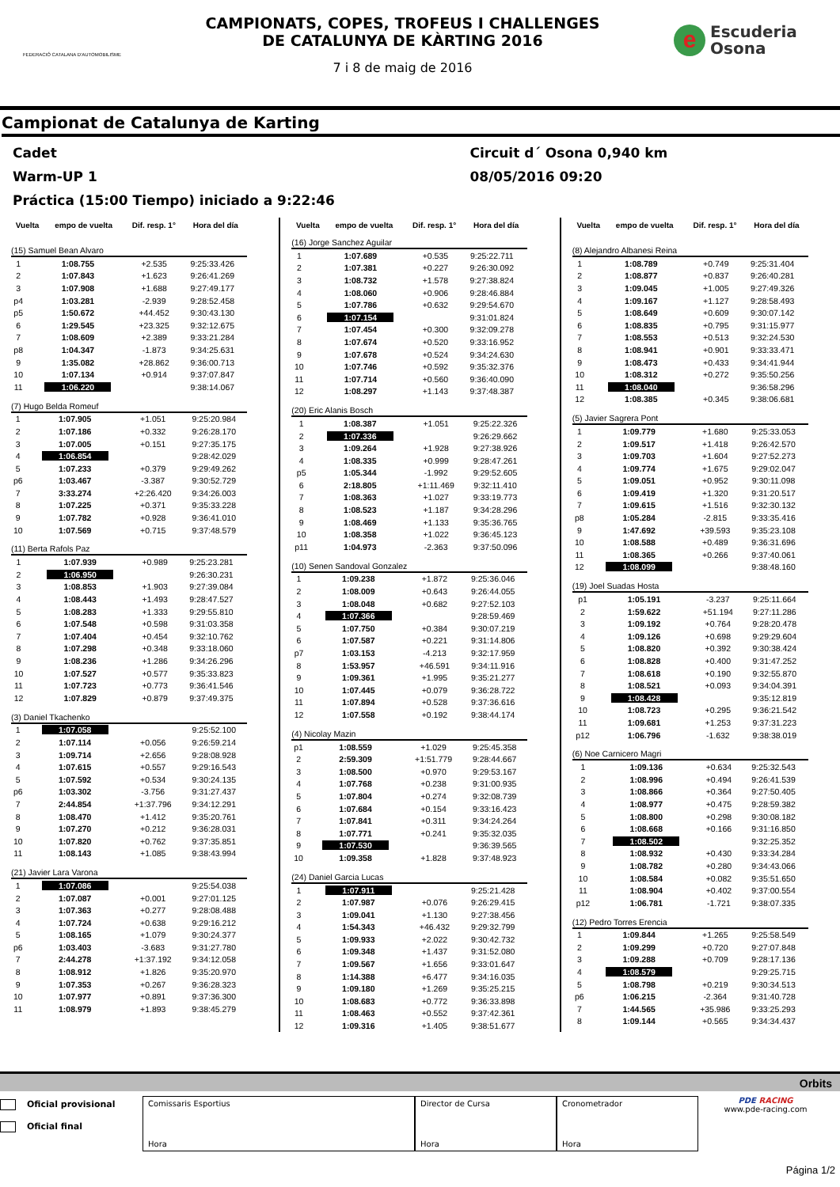FEDERACIÓ CATALANA D'AUTOMOBILISME
CAMPIONATS, COPES, TROFEUS I CHALLENGES
DE CATALUNYA DE KÀRTING 2016
7 i 8 de maig de 2016
e
Escuderia
Osona
Campionat de Catalunya de Karting
Cadet Circuit d´ Osona 0,940 km
Warm-UP 1 08/05/2016 09:20
Práctica (15:00 Tiempo) iniciado a 9:22:46
| Vuelta | empo de vuelta | Dif. resp. 1° | Hora del día |
| --- | --- | --- | --- |
(15) Samuel Bean Alvaro
| 1 | 1:08.755 | +2.535 | 9:25:33.426 |
| 2 | 1:07.843 | +1.623 | 9:26:41.269 |
| 3 | 1:07.908 | +1.688 | 9:27:49.177 |
| p4 | 1:03.281 | -2.939 | 9:28:52.458 |
| p5 | 1:50.672 | +44.452 | 9:30:43.130 |
| 6 | 1:29.545 | +23.325 | 9:32:12.675 |
| 7 | 1:08.609 | +2.389 | 9:33:21.284 |
| p8 | 1:04.347 | -1.873 | 9:34:25.631 |
| 9 | 1:35.082 | +28.862 | 9:36:00.713 |
| 10 | 1:07.134 | +0.914 | 9:37:07.847 |
| 11 | 1:06.220 | | 9:38:14.067 |
(7) Hugo Belda Romeuf
| 1 | 1:07.905 | +1.051 | 9:25:20.984 |
| 2 | 1:07.186 | +0.332 | 9:26:28.170 |
| 3 | 1:07.005 | +0.151 | 9:27:35.175 |
| 4 | 1:06.854 | | 9:28:42.029 |
| 5 | 1:07.233 | +0.379 | 9:29:49.262 |
| p6 | 1:03.467 | -3.387 | 9:30:52.729 |
| 7 | 3:33.274 | +2:26.420 | 9:34:26.003 |
| 8 | 1:07.225 | +0.371 | 9:35:33.228 |
| 9 | 1:07.782 | +0.928 | 9:36:41.010 |
| 10 | 1:07.569 | +0.715 | 9:37:48.579 |
(11) Berta Rafols Paz
| 1 | 1:07.939 | +0.989 | 9:25:23.281 |
| 2 | 1:06.950 | | 9:26:30.231 |
| 3 | 1:08.853 | +1.903 | 9:27:39.084 |
| 4 | 1:08.443 | +1.493 | 9:28:47.527 |
| 5 | 1:08.283 | +1.333 | 9:29:55.810 |
| 6 | 1:07.548 | +0.598 | 9:31:03.358 |
| 7 | 1:07.404 | +0.454 | 9:32:10.762 |
| 8 | 1:07.298 | +0.348 | 9:33:18.060 |
| 9 | 1:08.236 | +1.286 | 9:34:26.296 |
| 10 | 1:07.527 | +0.577 | 9:35:33.823 |
| 11 | 1:07.723 | +0.773 | 9:36:41.546 |
| 12 | 1:07.829 | +0.879 | 9:37:49.375 |
(3) Daniel Tkachenko
| 1 | 1:07.058 | | 9:25:52.100 |
| 2 | 1:07.114 | +0.056 | 9:26:59.214 |
| 3 | 1:09.714 | +2.656 | 9:28:08.928 |
| 4 | 1:07.615 | +0.557 | 9:29:16.543 |
| 5 | 1:07.592 | +0.534 | 9:30:24.135 |
| p6 | 1:03.302 | -3.756 | 9:31:27.437 |
| 7 | 2:44.854 | +1:37.796 | 9:34:12.291 |
| 8 | 1:08.470 | +1.412 | 9:35:20.761 |
| 9 | 1:07.270 | +0.212 | 9:36:28.031 |
| 10 | 1:07.820 | +0.762 | 9:37:35.851 |
| 11 | 1:08.143 | +1.085 | 9:38:43.994 |
(21) Javier Lara Varona
| 1 | 1:07.086 | | 9:25:54.038 |
| 2 | 1:07.087 | +0.001 | 9:27:01.125 |
| 3 | 1:07.363 | +0.277 | 9:28:08.488 |
| 4 | 1:07.724 | +0.638 | 9:29:16.212 |
| 5 | 1:08.165 | +1.079 | 9:30:24.377 |
| p6 | 1:03.403 | -3.683 | 9:31:27.780 |
| 7 | 2:44.278 | +1:37.192 | 9:34:12.058 |
| 8 | 1:08.912 | +1.826 | 9:35:20.970 |
| 9 | 1:07.353 | +0.267 | 9:36:28.323 |
| 10 | 1:07.977 | +0.891 | 9:37:36.300 |
| 11 | 1:08.979 | +1.893 | 9:38:45.279 |
| Vuelta | empo de vuelta | Dif. resp. 1° | Hora del día |
| --- | --- | --- | --- |
(16) Jorge Sanchez Aguilar
| 1 | 1:07.689 | +0.535 | 9:25:22.711 |
| 2 | 1:07.381 | +0.227 | 9:26:30.092 |
| 3 | 1:08.732 | +1.578 | 9:27:38.824 |
| 4 | 1:08.060 | +0.906 | 9:28:46.884 |
| 5 | 1:07.786 | +0.632 | 9:29:54.670 |
| 6 | 1:07.154 | | 9:31:01.824 |
| 7 | 1:07.454 | +0.300 | 9:32:09.278 |
| 8 | 1:07.674 | +0.520 | 9:33:16.952 |
| 9 | 1:07.678 | +0.524 | 9:34:24.630 |
| 10 | 1:07.746 | +0.592 | 9:35:32.376 |
| 11 | 1:07.714 | +0.560 | 9:36:40.090 |
| 12 | 1:08.297 | +1.143 | 9:37:48.387 |
(20) Eric Alanis Bosch
| 1 | 1:08.387 | +1.051 | 9:25:22.326 |
| 2 | 1:07.336 | | 9:26:29.662 |
| 3 | 1:09.264 | +1.928 | 9:27:38.926 |
| 4 | 1:08.335 | +0.999 | 9:28:47.261 |
| p5 | 1:05.344 | -1.992 | 9:29:52.605 |
| 6 | 2:18.805 | +1:11.469 | 9:32:11.410 |
| 7 | 1:08.363 | +1.027 | 9:33:19.773 |
| 8 | 1:08.523 | +1.187 | 9:34:28.296 |
| 9 | 1:08.469 | +1.133 | 9:35:36.765 |
| 10 | 1:08.358 | +1.022 | 9:36:45.123 |
| p11 | 1:04.973 | -2.363 | 9:37:50.096 |
(10) Senen Sandoval Gonzalez
| 1 | 1:09.238 | +1.872 | 9:25:36.046 |
| 2 | 1:08.009 | +0.643 | 9:26:44.055 |
| 3 | 1:08.048 | +0.682 | 9:27:52.103 |
| 4 | 1:07.366 | | 9:28:59.469 |
| 5 | 1:07.750 | +0.384 | 9:30:07.219 |
| 6 | 1:07.587 | +0.221 | 9:31:14.806 |
| p7 | 1:03.153 | -4.213 | 9:32:17.959 |
| 8 | 1:53.957 | +46.591 | 9:34:11.916 |
| 9 | 1:09.361 | +1.995 | 9:35:21.277 |
| 10 | 1:07.445 | +0.079 | 9:36:28.722 |
| 11 | 1:07.894 | +0.528 | 9:37:36.616 |
| 12 | 1:07.558 | +0.192 | 9:38:44.174 |
(4) Nicolay Mazin
| p1 | 1:08.559 | +1.029 | 9:25:45.358 |
| 2 | 2:59.309 | +1:51.779 | 9:28:44.667 |
| 3 | 1:08.500 | +0.970 | 9:29:53.167 |
| 4 | 1:07.768 | +0.238 | 9:31:00.935 |
| 5 | 1:07.804 | +0.274 | 9:32:08.739 |
| 6 | 1:07.684 | +0.154 | 9:33:16.423 |
| 7 | 1:07.841 | +0.311 | 9:34:24.264 |
| 8 | 1:07.771 | +0.241 | 9:35:32.035 |
| 9 | 1:07.530 | | 9:36:39.565 |
| 10 | 1:09.358 | +1.828 | 9:37:48.923 |
(24) Daniel Garcia Lucas
| 1 | 1:07.911 | | 9:25:21.428 |
| 2 | 1:07.987 | +0.076 | 9:26:29.415 |
| 3 | 1:09.041 | +1.130 | 9:27:38.456 |
| 4 | 1:54.343 | +46.432 | 9:29:32.799 |
| 5 | 1:09.933 | +2.022 | 9:30:42.732 |
| 6 | 1:09.348 | +1.437 | 9:31:52.080 |
| 7 | 1:09.567 | +1.656 | 9:33:01.647 |
| 8 | 1:14.388 | +6.477 | 9:34:16.035 |
| 9 | 1:09.180 | +1.269 | 9:35:25.215 |
| 10 | 1:08.683 | +0.772 | 9:36:33.898 |
| 11 | 1:08.463 | +0.552 | 9:37:42.361 |
| 12 | 1:09.316 | +1.405 | 9:38:51.677 |
| Vuelta | empo de vuelta | Dif. resp. 1° | Hora del día |
| --- | --- | --- | --- |
(8) Alejandro Albanesi Reina
| 1 | 1:08.789 | +0.749 | 9:25:31.404 |
| 2 | 1:08.877 | +0.837 | 9:26:40.281 |
| 3 | 1:09.045 | +1.005 | 9:27:49.326 |
| 4 | 1:09.167 | +1.127 | 9:28:58.493 |
| 5 | 1:08.649 | +0.609 | 9:30:07.142 |
| 6 | 1:08.835 | +0.795 | 9:31:15.977 |
| 7 | 1:08.553 | +0.513 | 9:32:24.530 |
| 8 | 1:08.941 | +0.901 | 9:33:33.471 |
| 9 | 1:08.473 | +0.433 | 9:34:41.944 |
| 10 | 1:08.312 | +0.272 | 9:35:50.256 |
| 11 | 1:08.040 | | 9:36:58.296 |
| 12 | 1:08.385 | +0.345 | 9:38:06.681 |
(5) Javier Sagrera Pont
| 1 | 1:09.779 | +1.680 | 9:25:33.053 |
| 2 | 1:09.517 | +1.418 | 9:26:42.570 |
| 3 | 1:09.703 | +1.604 | 9:27:52.273 |
| 4 | 1:09.774 | +1.675 | 9:29:02.047 |
| 5 | 1:09.051 | +0.952 | 9:30:11.098 |
| 6 | 1:09.419 | +1.320 | 9:31:20.517 |
| 7 | 1:09.615 | +1.516 | 9:32:30.132 |
| p8 | 1:05.284 | -2.815 | 9:33:35.416 |
| 9 | 1:47.692 | +39.593 | 9:35:23.108 |
| 10 | 1:08.588 | +0.489 | 9:36:31.696 |
| 11 | 1:08.365 | +0.266 | 9:37:40.061 |
| 12 | 1:08.099 | | 9:38:48.160 |
(19) Joel Suadas Hosta
| p1 | 1:05.191 | -3.237 | 9:25:11.664 |
| 2 | 1:59.622 | +51.194 | 9:27:11.286 |
| 3 | 1:09.192 | +0.764 | 9:28:20.478 |
| 4 | 1:09.126 | +0.698 | 9:29:29.604 |
| 5 | 1:08.820 | +0.392 | 9:30:38.424 |
| 6 | 1:08.828 | +0.400 | 9:31:47.252 |
| 7 | 1:08.618 | +0.190 | 9:32:55.870 |
| 8 | 1:08.521 | +0.093 | 9:34:04.391 |
| 9 | 1:08.428 | | 9:35:12.819 |
| 10 | 1:08.723 | +0.295 | 9:36:21.542 |
| 11 | 1:09.681 | +1.253 | 9:37:31.223 |
| p12 | 1:06.796 | -1.632 | 9:38:38.019 |
(6) Noe Carnicero Magri
| 1 | 1:09.136 | +0.634 | 9:25:32.543 |
| 2 | 1:08.996 | +0.494 | 9:26:41.539 |
| 3 | 1:08.866 | +0.364 | 9:27:50.405 |
| 4 | 1:08.977 | +0.475 | 9:28:59.382 |
| 5 | 1:08.800 | +0.298 | 9:30:08.182 |
| 6 | 1:08.668 | +0.166 | 9:31:16.850 |
| 7 | 1:08.502 | | 9:32:25.352 |
| 8 | 1:08.932 | +0.430 | 9:33:34.284 |
| 9 | 1:08.782 | +0.280 | 9:34:43.066 |
| 10 | 1:08.584 | +0.082 | 9:35:51.650 |
| 11 | 1:08.904 | +0.402 | 9:37:00.554 |
| p12 | 1:06.781 | -1.721 | 9:38:07.335 |
(12) Pedro Torres Erencia
| 1 | 1:09.844 | +1.265 | 9:25:58.549 |
| 2 | 1:09.299 | +0.720 | 9:27:07.848 |
| 3 | 1:09.288 | +0.709 | 9:28:17.136 |
| 4 | 1:08.579 | | 9:29:25.715 |
| 5 | 1:08.798 | +0.219 | 9:30:34.513 |
| p6 | 1:06.215 | -2.364 | 9:31:40.728 |
| 7 | 1:44.565 | +35.986 | 9:33:25.293 |
| 8 | 1:09.144 | +0.565 | 9:34:34.437 |
Orbits
Oficial provisional
Oficial final
Comissaris Esportius
Hora
Director de Cursa
Hora
Cronometrador
Hora
PDE RACING
www.pde-racing.com
Página 1/2